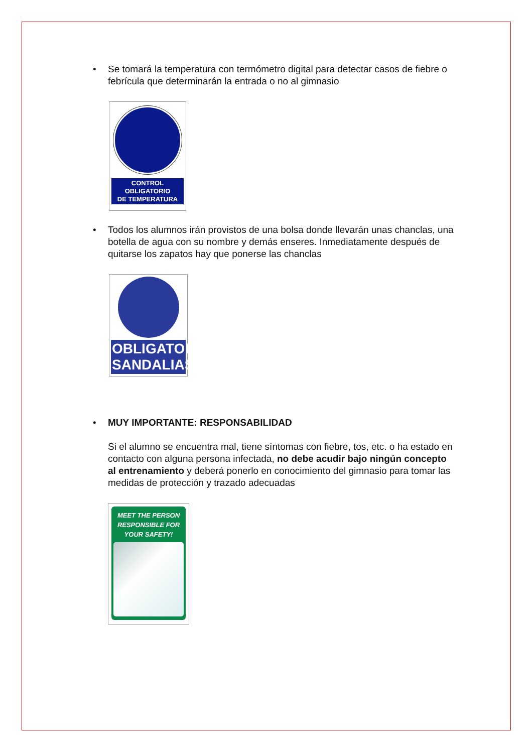• Se tomará la temperatura con termómetro digital para detectar casos de fiebre o febrícula que determinarán la entrada o no al gimnasio
CONTROL
OBLIGATORIO
DE TEMPERATURA
• Todos los alumnos irán provistos de una bolsa donde llevarán unas chanclas, una botella de agua con su nombre y demás enseres. Inmediatamente después de quitarse los zapatos hay que ponerse las chanclas
OBLIGATORIO
SANDALIAS
• MUY IMPORTANTE: RESPONSABILIDAD
Si el alumno se encuentra mal, tiene síntomas con fiebre, tos, etc. o ha estado en contacto con alguna persona infectada, no debe acudir bajo ningún concepto al entrenamiento y deberá ponerlo en conocimiento del gimnasio para tomar las medidas de protección y trazado adecuadas
MEET THE PERSON RESPONSIBLE FOR YOUR SAFETY!